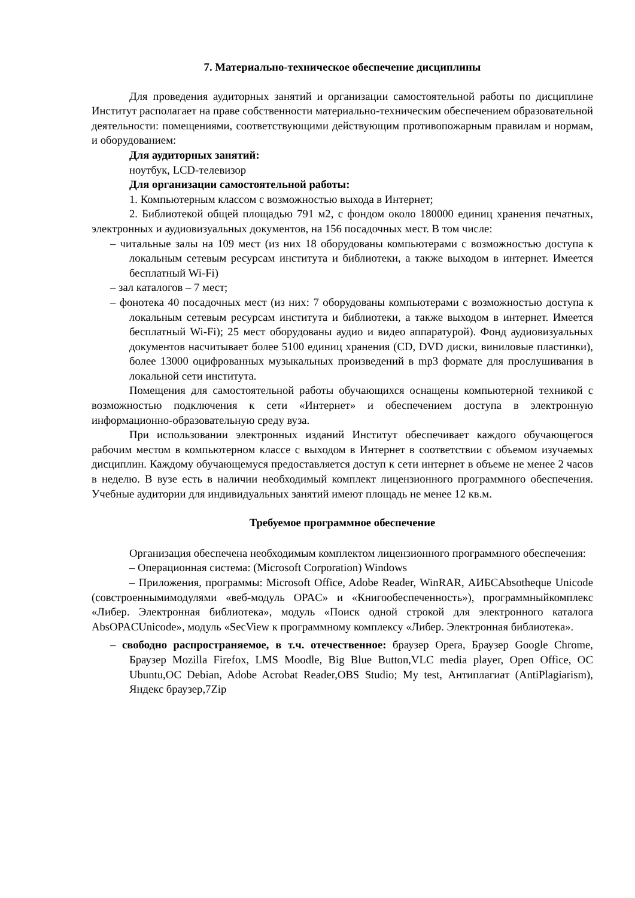7. Материально-техническое обеспечение дисциплины
Для проведения аудиторных занятий и организации самостоятельной работы по дисциплине Институт располагает на праве собственности материально-техническим обеспечением образовательной деятельности: помещениями, соответствующими действующим противопожарным правилам и нормам, и оборудованием:
Для аудиторных занятий:
ноутбук, LCD-телевизор
Для организации самостоятельной работы:
1. Компьютерным классом с возможностью выхода в Интернет;
2. Библиотекой общей площадью 791 м2, с фондом около 180000 единиц хранения печатных, электронных и аудиовизуальных документов, на 156 посадочных мест. В том числе:
– читальные залы на 109 мест (из них 18 оборудованы компьютерами с возможностью доступа к локальным сетевым ресурсам института и библиотеки, а также выходом в интернет. Имеется бесплатный Wi-Fi)
– зал каталогов – 7 мест;
– фонотека 40 посадочных мест (из них: 7 оборудованы компьютерами с возможностью доступа к локальным сетевым ресурсам института и библиотеки, а также выходом в интернет. Имеется бесплатный Wi-Fi); 25 мест оборудованы аудио и видео аппаратурой). Фонд аудиовизуальных документов насчитывает более 5100 единиц хранения (CD, DVD диски, виниловые пластинки), более 13000 оцифрованных музыкальных произведений в mp3 формате для прослушивания в локальной сети института.
Помещения для самостоятельной работы обучающихся оснащены компьютерной техникой с возможностью подключения к сети «Интернет» и обеспечением доступа в электронную информационно-образовательную среду вуза.
При использовании электронных изданий Институт обеспечивает каждого обучающегося рабочим местом в компьютерном классе с выходом в Интернет в соответствии с объемом изучаемых дисциплин. Каждому обучающемуся предоставляется доступ к сети интернет в объеме не менее 2 часов в неделю. В вузе есть в наличии необходимый комплект лицензионного программного обеспечения. Учебные аудитории для индивидуальных занятий имеют площадь не менее 12 кв.м.
Требуемое программное обеспечение
Организация обеспечена необходимым комплектом лицензионного программного обеспечения:
– Операционная система: (Microsoft Corporation) Windows
– Приложения, программы: Microsoft Office, Adobe Reader, WinRAR, АИБСAbsotheque Unicode (совстроеннымимодулями «веб-модуль OPAC» и «Книгообеспеченность»), программныйкомплекс «Либер. Электронная библиотека», модуль «Поиск одной строкой для электронного каталога AbsOPACUnicode», модуль «SecView к программному комплексу «Либер. Электронная библиотека».
– свободно распространяемое, в т.ч. отечественное: браузер Opera, Браузер Google Chrome, Браузер Mozilla Firefox, LMS Moodle, Big Blue Button,VLC media player, Open Office, ОС Ubuntu,ОС Debian, Adobe Acrobat Reader,OBS Studio; My test, Антиплагиат (AntiPlagiarism), Яндекс браузер,7Zip